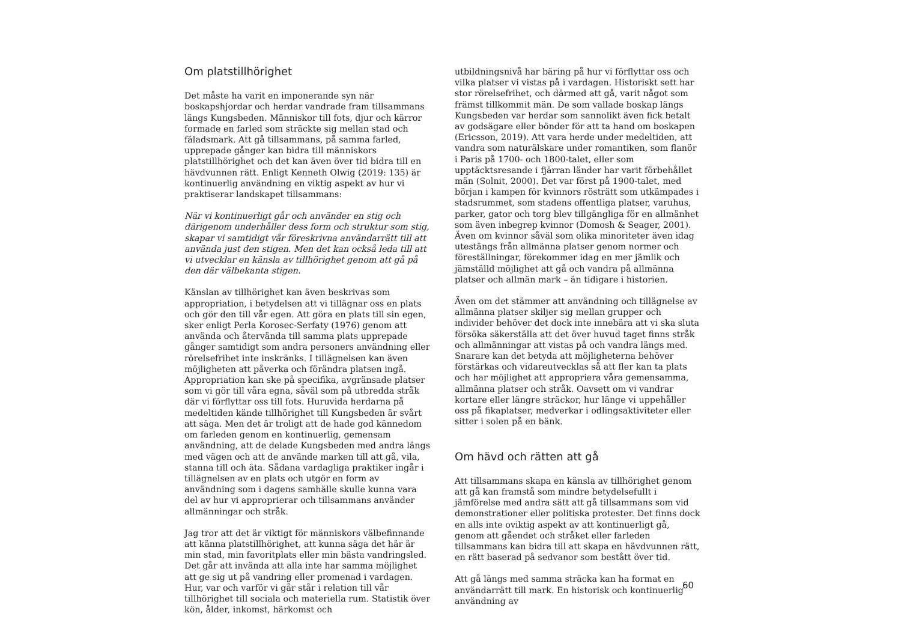Om platstillhörighet
Det måste ha varit en imponerande syn när boskapshjordar och herdar vandrade fram tillsammans längs Kungsbeden. Människor till fots, djur och kärror formade en farled som sträckte sig mellan stad och fäladsmark. Att gå tillsammans, på samma farled, upprepade gånger kan bidra till människors platstillhörighet och det kan även över tid bidra till en hävdvunnen rätt. Enligt Kenneth Olwig (2019: 135) är kontinuerlig användning en viktig aspekt av hur vi praktiserar landskapet tillsammans:
När vi kontinuerligt går och använder en stig och därigenom underhåller dess form och struktur som stig, skapar vi samtidigt vår föreskrivna användarrätt till att använda just den stigen. Men det kan också leda till att vi utvecklar en känsla av tillhörighet genom att gå på den där välbekanta stigen.
Känslan av tillhörighet kan även beskrivas som appropriation, i betydelsen att vi tillägnar oss en plats och gör den till vår egen. Att göra en plats till sin egen, sker enligt Perla Korosec-Serfaty (1976) genom att använda och återvända till samma plats upprepade gånger samtidigt som andra personers användning eller rörelsefrihet inte inskränks. I tillägnelsen kan även möjligheten att påverka och förändra platsen ingå. Appropriation kan ske på specifika, avgränsade platser som vi gör till våra egna, såväl som på utbredda stråk där vi förflyttar oss till fots. Huruvida herdarna på medeltiden kände tillhörighet till Kungsbeden är svårt att säga. Men det är troligt att de hade god kännedom om farleden genom en kontinuerlig, gemensam användning, att de delade Kungsbeden med andra längs med vägen och att de använde marken till att gå, vila, stanna till och äta. Sådana vardagliga praktiker ingår i tillägnelsen av en plats och utgör en form av användning som i dagens samhälle skulle kunna vara del av hur vi approprierar och tillsammans använder allmänningar och stråk.
Jag tror att det är viktigt för människors välbefinnande att känna platstillhörighet, att kunna säga det här är min stad, min favoritplats eller min bästa vandringsled. Det går att invända att alla inte har samma möjlighet att ge sig ut på vandring eller promenad i vardagen. Hur, var och varför vi går står i relation till vår tillhörighet till sociala och materiella rum. Statistik över kön, ålder, inkomst, härkomst och
utbildningsnivå har bäring på hur vi förflyttar oss och vilka platser vi vistas på i vardagen. Historiskt sett har stor rörelsefrihet, och därmed att gå, varit något som främst tillkommit män. De som vallade boskap längs Kungsbeden var herdar som sannolikt även fick betalt av godsägare eller bönder för att ta hand om boskapen (Ericsson, 2019). Att vara herde under medeltiden, att vandra som naturälskare under romantiken, som flanör i Paris på 1700- och 1800-talet, eller som upptäcktsresande i fjärran länder har varit förbehållet män (Solnit, 2000). Det var först på 1900-talet, med början i kampen för kvinnors rösträtt som utkämpades i stadsrummet, som stadens offentliga platser, varuhus, parker, gator och torg blev tillgängliga för en allmänhet som även inbegrep kvinnor (Domosh & Seager, 2001). Även om kvinnor såväl som olika minoriteter även idag utestängs från allmänna platser genom normer och föreställningar, förekommer idag en mer jämlik och jämställd möjlighet att gå och vandra på allmänna platser och allmän mark – än tidigare i historien.
Även om det stämmer att användning och tillägnelse av allmänna platser skiljer sig mellan grupper och individer behöver det dock inte innebära att vi ska sluta försöka säkerställa att det över huvud taget finns stråk och allmänningar att vistas på och vandra längs med. Snarare kan det betyda att möjligheterna behöver förstärkas och vidareutvecklas så att fler kan ta plats och har möjlighet att appropriera våra gemensamma, allmänna platser och stråk. Oavsett om vi vandrar kortare eller längre sträckor, hur länge vi uppehåller oss på fikaplatser, medverkar i odlingsaktiviteter eller sitter i solen på en bänk.
Om hävd och rätten att gå
Att tillsammans skapa en känsla av tillhörighet genom att gå kan framstå som mindre betydelsefullt i jämförelse med andra sätt att gå tillsammans som vid demonstrationer eller politiska protester. Det finns dock en alls inte oviktig aspekt av att kontinuerligt gå, genom att gåendet och stråket eller farleden tillsammans kan bidra till att skapa en hävdvunnen rätt, en rätt baserad på sedvanor som bestått över tid.
Att gå längs med samma sträcka kan ha format en användarrätt till mark. En historisk och kontinuerlig användning av
60